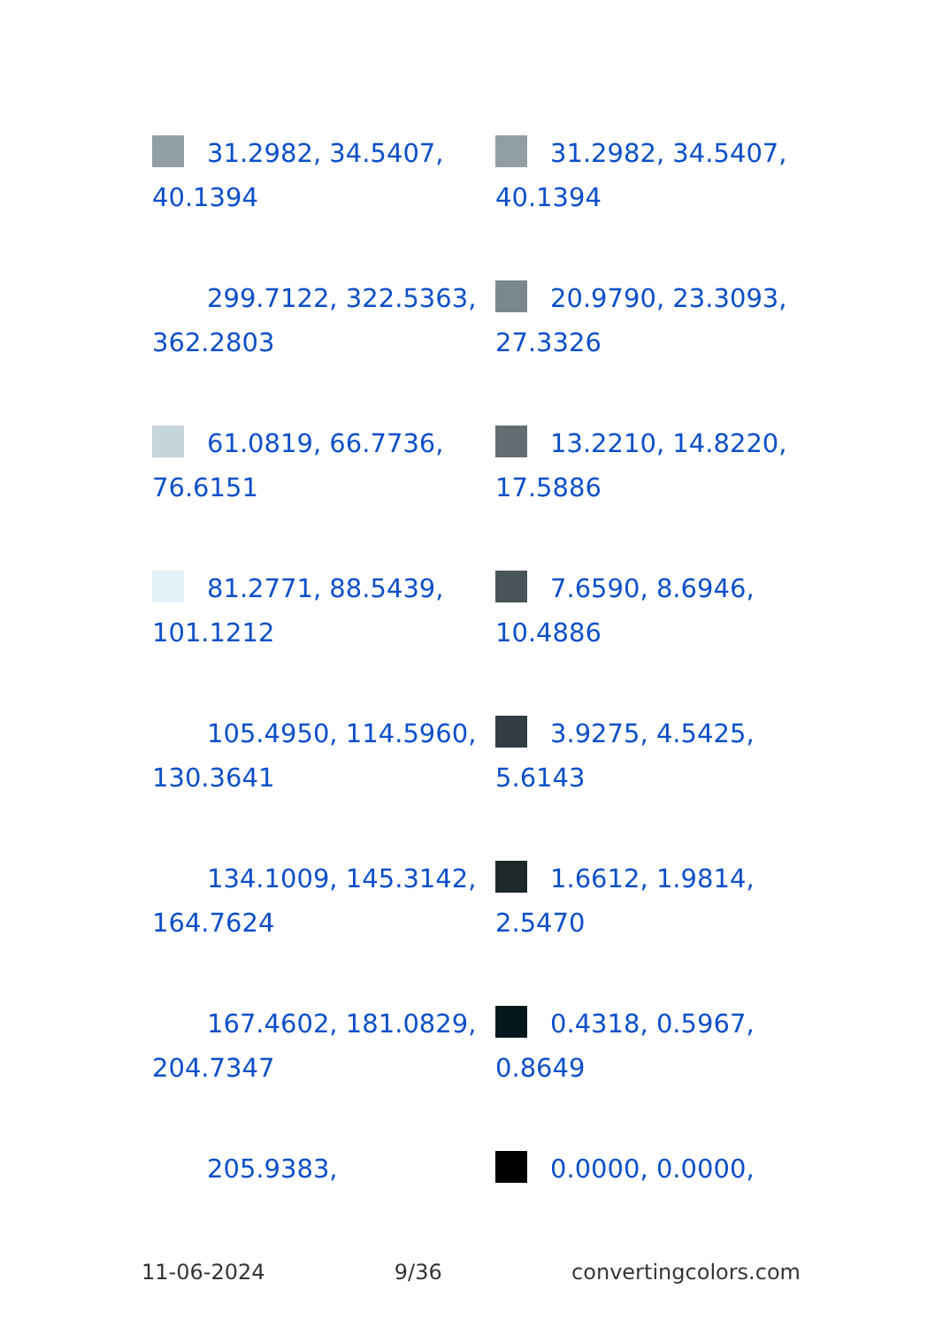31.2982, 34.5407, 40.1394
31.2982, 34.5407, 40.1394
299.7122, 322.5363, 362.2803
20.9790, 23.3093, 27.3326
61.0819, 66.7736, 76.6151
13.2210, 14.8220, 17.5886
81.2771, 88.5439, 101.1212
7.6590, 8.6946, 10.4886
105.4950, 114.5960, 130.3641
3.9275, 4.5425, 5.6143
134.1009, 145.3142, 164.7624
1.6612, 1.9814, 2.5470
167.4602, 181.0829, 204.7347
0.4318, 0.5967, 0.8649
205.9383,
0.0000, 0.0000,
11-06-2024 9/36 convertingcolors.com